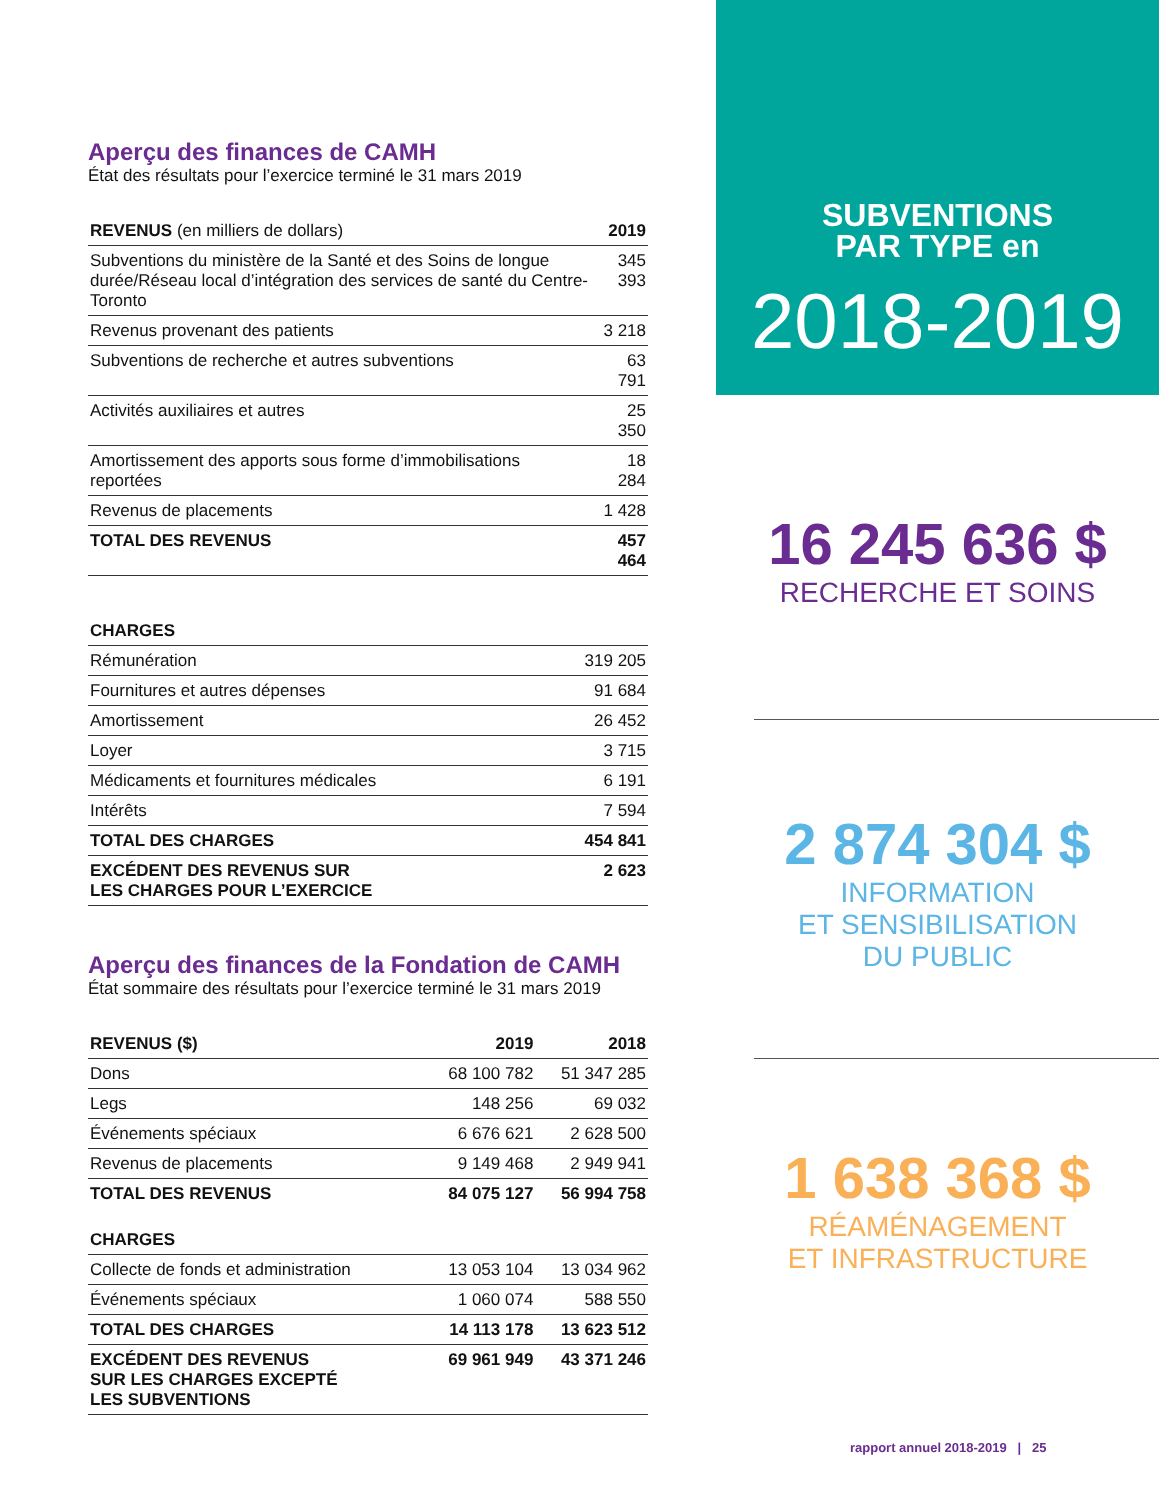Aperçu des finances de CAMH
État des résultats pour l’exercice terminé le 31 mars 2019
| REVENUS (en milliers de dollars) | 2019 |
| --- | --- |
| Subventions du ministère de la Santé et des Soins de longue durée/Réseau local d’intégration des services de santé du Centre-Toronto | 345 393 |
| Revenus provenant des patients | 3 218 |
| Subventions de recherche et autres subventions | 63 791 |
| Activités auxiliaires et autres | 25 350 |
| Amortissement des apports sous forme d’immobilisations reportées | 18 284 |
| Revenus de placements | 1 428 |
| TOTAL DES REVENUS | 457 464 |
| CHARGES | |
| --- | --- |
| Rémunération | 319 205 |
| Fournitures et autres dépenses | 91 684 |
| Amortissement | 26 452 |
| Loyer | 3 715 |
| Médicaments et fournitures médicales | 6 191 |
| Intérêts | 7 594 |
| TOTAL DES CHARGES | 454 841 |
| EXCÉDENT DES REVENUS SUR LES CHARGES POUR L’EXERCICE | 2 623 |
Aperçu des finances de la Fondation de CAMH
État sommaire des résultats pour l’exercice terminé le 31 mars 2019
| REVENUS ($) | 2019 | 2018 |
| --- | --- | --- |
| Dons | 68 100 782 | 51 347 285 |
| Legs | 148 256 | 69 032 |
| Événements spéciaux | 6 676 621 | 2 628 500 |
| Revenus de placements | 9 149 468 | 2 949 941 |
| TOTAL DES REVENUS | 84 075 127 | 56 994 758 |
| CHARGES | | |
| Collecte de fonds et administration | 13 053 104 | 13 034 962 |
| Événements spéciaux | 1 060 074 | 588 550 |
| TOTAL DES CHARGES | 14 113 178 | 13 623 512 |
| EXCÉDENT DES REVENUS SUR LES CHARGES EXCEPTÉ LES SUBVENTIONS | 69 961 949 | 43 371 246 |
SUBVENTIONS
PAR TYPE en
2018-2019
16 245 636 $
RECHERCHE ET SOINS
2 874 304 $
INFORMATION
ET SENSIBILISATION
DU PUBLIC
1 638 368 $
RÉAMÉNAGEMENT
ET INFRASTRUCTURE
rapport annuel 2018-2019 | 25